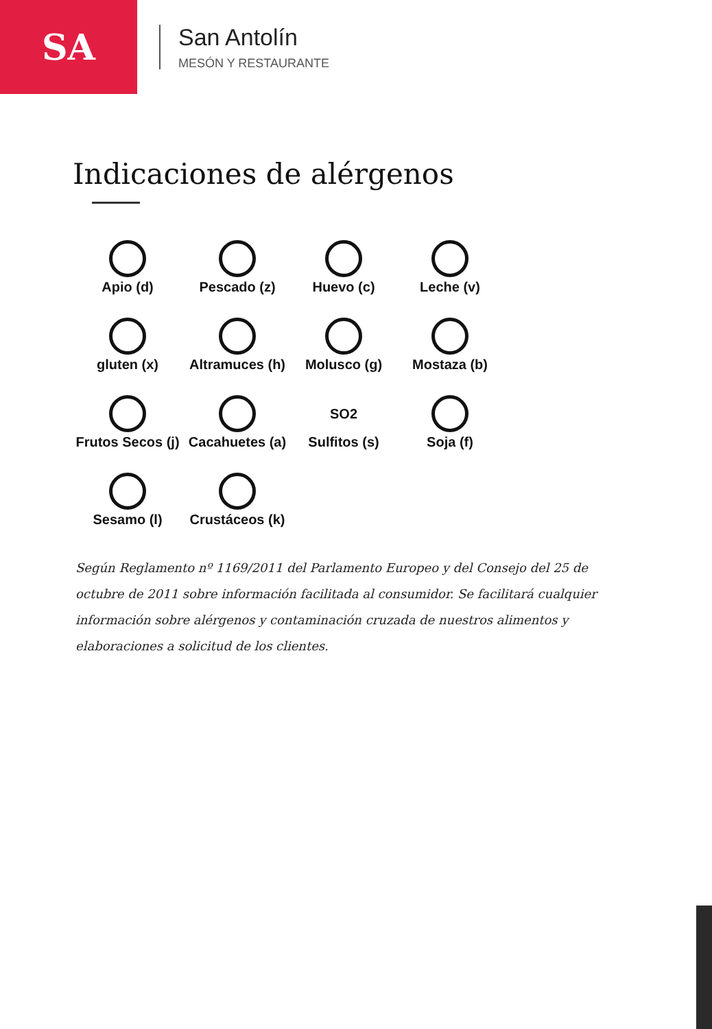SA
San Antolín
MESÓN Y RESTAURANTE
Indicaciones de alérgenos
Apio (d)
Pescado (z)
Huevo (c)
Leche (v)
gluten (x)
Altramuces (h)
Molusco (g)
Mostaza (b)
Frutos Secos (j)
Cacahuetes (a)
SO2
Sulfitos (s)
Soja (f)
Sesamo (l)
Crustáceos (k)
Según Reglamento nº 1169/2011 del Parlamento Europeo y del Consejo del 25 de octubre de 2011 sobre información facilitada al consumidor. Se facilitará cualquier información sobre alérgenos y contaminación cruzada de nuestros alimentos y elaboraciones a solicitud de los clientes.